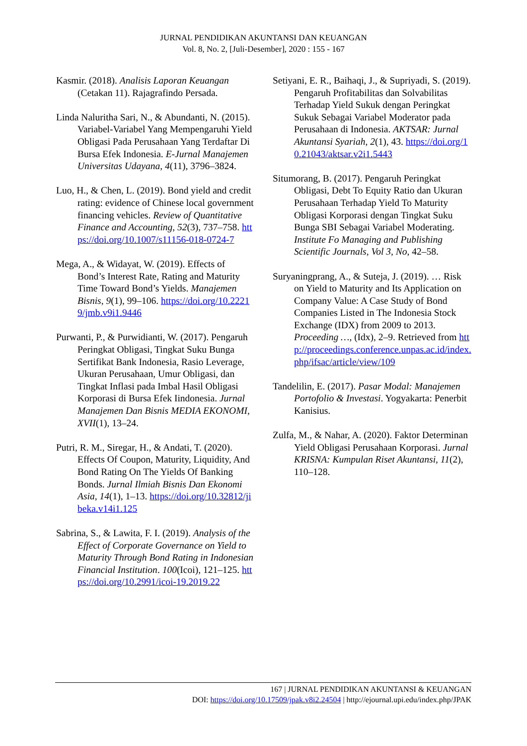JURNAL PENDIDIKAN AKUNTANSI DAN KEUANGAN
Vol. 8, No. 2, [Juli-Desember], 2020 : 155 - 167
Kasmir. (2018). Analisis Laporan Keuangan (Cetakan 11). Rajagrafindo Persada.
Linda Naluritha Sari, N., & Abundanti, N. (2015). Variabel-Variabel Yang Mempengaruhi Yield Obligasi Pada Perusahaan Yang Terdaftar Di Bursa Efek Indonesia. E-Jurnal Manajemen Universitas Udayana, 4(11), 3796–3824.
Luo, H., & Chen, L. (2019). Bond yield and credit rating: evidence of Chinese local government financing vehicles. Review of Quantitative Finance and Accounting, 52(3), 737–758. https://doi.org/10.1007/s11156-018-0724-7
Mega, A., & Widayat, W. (2019). Effects of Bond’s Interest Rate, Rating and Maturity Time Toward Bond’s Yields. Manajemen Bisnis, 9(1), 99–106. https://doi.org/10.22219/jmb.v9i1.9446
Purwanti, P., & Purwidianti, W. (2017). Pengaruh Peringkat Obligasi, Tingkat Suku Bunga Sertifikat Bank Indonesia, Rasio Leverage, Ukuran Perusahaan, Umur Obligasi, dan Tingkat Inflasi pada Imbal Hasil Obligasi Korporasi di Bursa Efek Iindonesia. Jurnal Manajemen Dan Bisnis MEDIA EKONOMI, XVII(1), 13–24.
Putri, R. M., Siregar, H., & Andati, T. (2020). Effects Of Coupon, Maturity, Liquidity, And Bond Rating On The Yields Of Banking Bonds. Jurnal Ilmiah Bisnis Dan Ekonomi Asia, 14(1), 1–13. https://doi.org/10.32812/jibeka.v14i1.125
Sabrina, S., & Lawita, F. I. (2019). Analysis of the Effect of Corporate Governance on Yield to Maturity Through Bond Rating in Indonesian Financial Institution. 100(Icoi), 121–125. https://doi.org/10.2991/icoi-19.2019.22
Setiyani, E. R., Baihaqi, J., & Supriyadi, S. (2019). Pengaruh Profitabilitas dan Solvabilitas Terhadap Yield Sukuk dengan Peringkat Sukuk Sebagai Variabel Moderator pada Perusahaan di Indonesia. AKTSAR: Jurnal Akuntansi Syariah, 2(1), 43. https://doi.org/10.21043/aktsar.v2i1.5443
Situmorang, B. (2017). Pengaruh Peringkat Obligasi, Debt To Equity Ratio dan Ukuran Perusahaan Terhadap Yield To Maturity Obligasi Korporasi dengan Tingkat Suku Bunga SBI Sebagai Variabel Moderating. Institute Fo Managing and Publishing Scientific Journals, Vol 3, No, 42–58.
Suryaningprang, A., & Suteja, J. (2019). … Risk on Yield to Maturity and Its Application on Company Value: A Case Study of Bond Companies Listed in The Indonesia Stock Exchange (IDX) from 2009 to 2013. Proceeding …, (Idx), 2–9. Retrieved from http://proceedings.conference.unpas.ac.id/index.php/ifsac/article/view/109
Tandelilin, E. (2017). Pasar Modal: Manajemen Portofolio & Investasi. Yogyakarta: Penerbit Kanisius.
Zulfa, M., & Nahar, A. (2020). Faktor Determinan Yield Obligasi Perusahaan Korporasi. Jurnal KRISNA: Kumpulan Riset Akuntansi, 11(2), 110–128.
167 | JURNAL PENDIDIKAN AKUNTANSI & KEUANGAN
DOI: https://doi.org/10.17509/jpak.v8i2.24504 | http://ejournal.upi.edu/index.php/JPAK